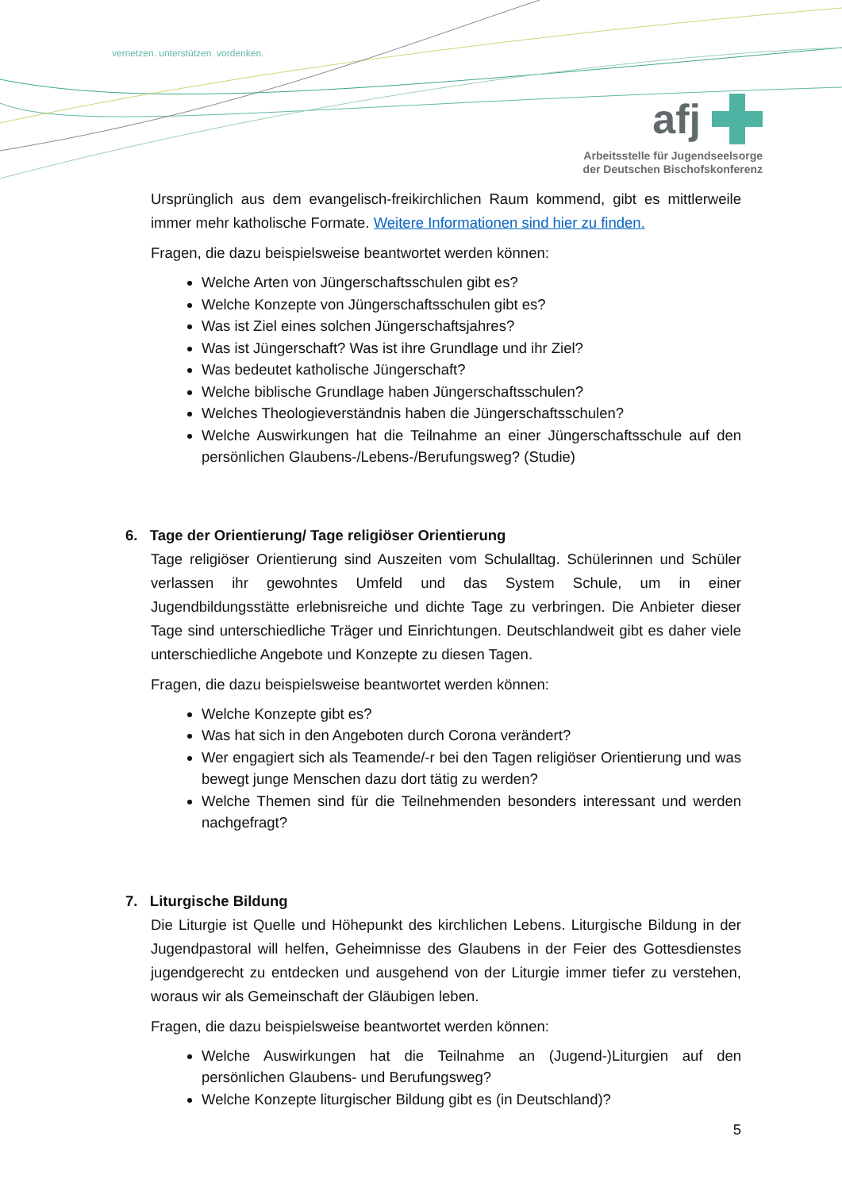vernetzen. unterstützen. vordenken.
afj
Arbeitsstelle für Jugendseelsorge
der Deutschen Bischofskonferenz
Ursprünglich aus dem evangelisch-freikirchlichen Raum kommend, gibt es mittlerweile immer mehr katholische Formate. Weitere Informationen sind hier zu finden.
Fragen, die dazu beispielsweise beantwortet werden können:
Welche Arten von Jüngerschaftsschulen gibt es?
Welche Konzepte von Jüngerschaftsschulen gibt es?
Was ist Ziel eines solchen Jüngerschaftsjahres?
Was ist Jüngerschaft? Was ist ihre Grundlage und ihr Ziel?
Was bedeutet katholische Jüngerschaft?
Welche biblische Grundlage haben Jüngerschaftsschulen?
Welches Theologieverständnis haben die Jüngerschaftsschulen?
Welche Auswirkungen hat die Teilnahme an einer Jüngerschaftsschule auf den persönlichen Glaubens-/Lebens-/Berufungsweg? (Studie)
6. Tage der Orientierung/ Tage religiöser Orientierung
Tage religiöser Orientierung sind Auszeiten vom Schulalltag. Schülerinnen und Schüler verlassen ihr gewohntes Umfeld und das System Schule, um in einer Jugendbildungsstätte erlebnisreiche und dichte Tage zu verbringen. Die Anbieter dieser Tage sind unterschiedliche Träger und Einrichtungen. Deutschlandweit gibt es daher viele unterschiedliche Angebote und Konzepte zu diesen Tagen.
Fragen, die dazu beispielsweise beantwortet werden können:
Welche Konzepte gibt es?
Was hat sich in den Angeboten durch Corona verändert?
Wer engagiert sich als Teamende/-r bei den Tagen religiöser Orientierung und was bewegt junge Menschen dazu dort tätig zu werden?
Welche Themen sind für die Teilnehmenden besonders interessant und werden nachgefragt?
7. Liturgische Bildung
Die Liturgie ist Quelle und Höhepunkt des kirchlichen Lebens. Liturgische Bildung in der Jugendpastoral will helfen, Geheimnisse des Glaubens in der Feier des Gottesdienstes jugendgerecht zu entdecken und ausgehend von der Liturgie immer tiefer zu verstehen, woraus wir als Gemeinschaft der Gläubigen leben.
Fragen, die dazu beispielsweise beantwortet werden können:
Welche Auswirkungen hat die Teilnahme an (Jugend-)Liturgien auf den persönlichen Glaubens- und Berufungsweg?
Welche Konzepte liturgischer Bildung gibt es (in Deutschland)?
5